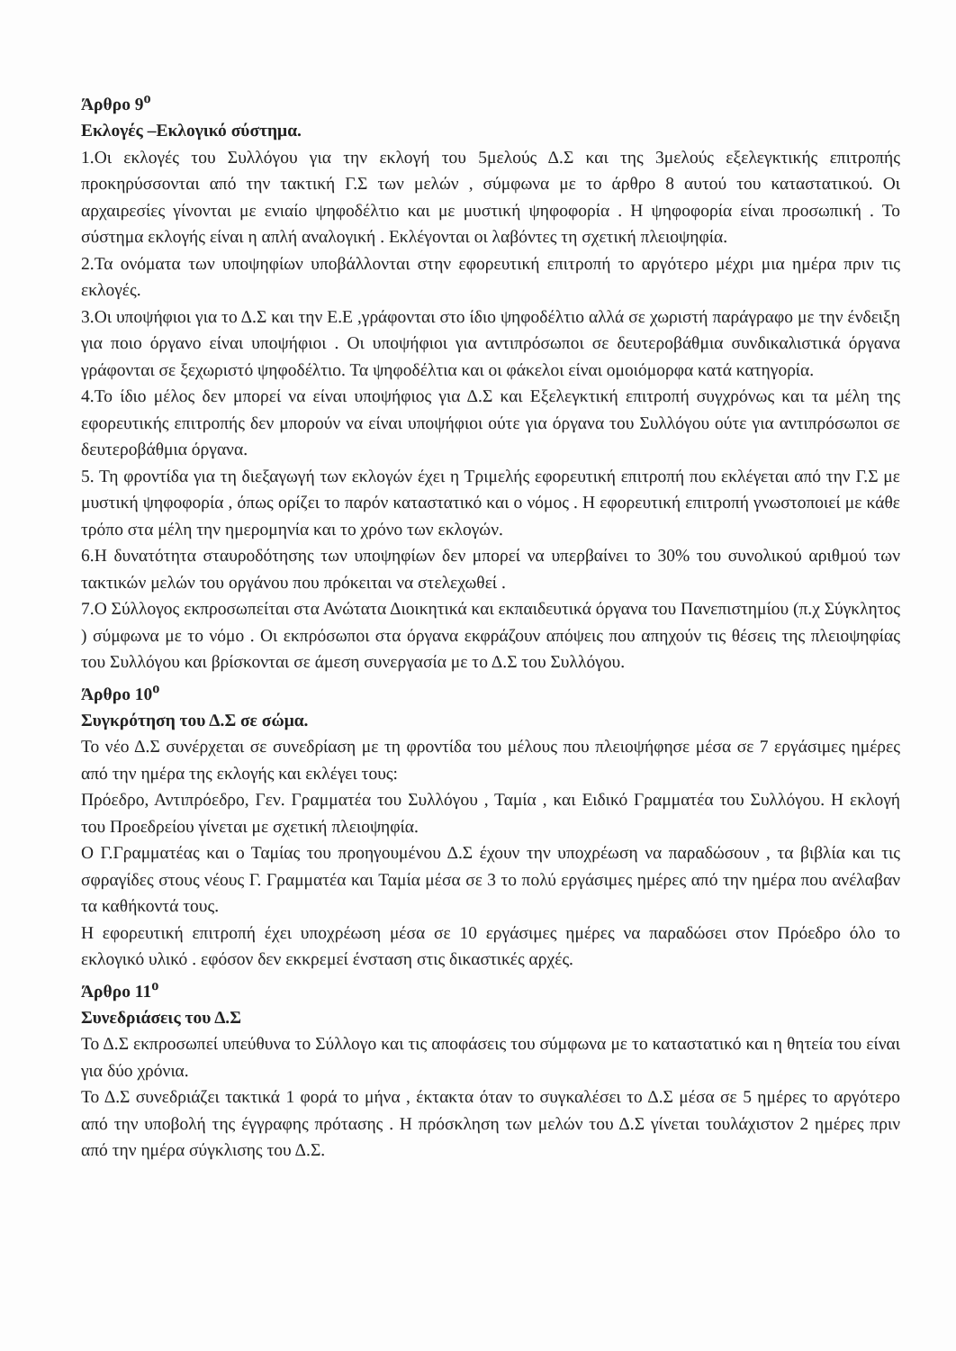Άρθρο 9<sup>ο</sup>
Εκλογές –Εκλογικό σύστημα.
1.Οι εκλογές του Συλλόγου για την εκλογή του 5μελούς Δ.Σ και της 3μελούς εξελεγκτικής επιτροπής προκηρύσσονται από την τακτική Γ.Σ των μελών , σύμφωνα με το άρθρο 8 αυτού του καταστατικού. Οι αρχαιρεσίες γίνονται με ενιαίο ψηφοδέλτιο και με μυστική ψηφοφορία . Η ψηφοφορία είναι προσωπική . Το σύστημα εκλογής είναι η απλή αναλογική . Εκλέγονται οι λαβόντες τη σχετική πλειοψηφία.
2.Τα ονόματα των υποψηφίων υποβάλλονται στην εφορευτική επιτροπή το αργότερο μέχρι μια ημέρα πριν τις εκλογές.
3.Οι υποψήφιοι για το Δ.Σ και την Ε.Ε ,γράφονται στο ίδιο ψηφοδέλτιο αλλά σε χωριστή παράγραφο με την ένδειξη για ποιο όργανο είναι υποψήφιοι . Οι υποψήφιοι για αντιπρόσωποι σε δευτεροβάθμια συνδικαλιστικά όργανα γράφονται σε ξεχωριστό ψηφοδέλτιο. Τα ψηφοδέλτια και οι φάκελοι είναι ομοιόμορφα κατά κατηγορία.
4.Το ίδιο μέλος δεν μπορεί να είναι υποψήφιος για Δ.Σ και Εξελεγκτική επιτροπή συγχρόνως και τα μέλη της εφορευτικής επιτροπής δεν μπορούν να είναι υποψήφιοι ούτε για όργανα του Συλλόγου ούτε για αντιπρόσωποι σε δευτεροβάθμια όργανα.
5. Τη φροντίδα για τη διεξαγωγή των εκλογών έχει η Τριμελής εφορευτική επιτροπή που εκλέγεται από την Γ.Σ με μυστική ψηφοφορία , όπως ορίζει το παρόν καταστατικό και ο νόμος . Η εφορευτική επιτροπή γνωστοποιεί με κάθε τρόπο στα μέλη την ημερομηνία και το χρόνο των εκλογών.
6.Η δυνατότητα σταυροδότησης των υποψηφίων δεν μπορεί να υπερβαίνει το 30% του συνολικού αριθμού των τακτικών μελών του οργάνου που πρόκειται να στελεχωθεί .
7.Ο Σύλλογος εκπροσωπείται στα Ανώτατα Διοικητικά και εκπαιδευτικά όργανα του Πανεπιστημίου (π.χ Σύγκλητος ) σύμφωνα με το νόμο . Οι εκπρόσωποι στα όργανα εκφράζουν απόψεις που απηχούν τις θέσεις της πλειοψηφίας του Συλλόγου και βρίσκονται σε άμεση συνεργασία με το Δ.Σ του Συλλόγου.
Άρθρο 10<sup>ο</sup>
Συγκρότηση του Δ.Σ σε σώμα.
Το νέο Δ.Σ συνέρχεται σε συνεδρίαση με τη φροντίδα του μέλους που πλειοψήφησε μέσα σε 7 εργάσιμες ημέρες από την ημέρα της εκλογής και εκλέγει τους:
Πρόεδρο, Αντιπρόεδρο, Γεν. Γραμματέα του Συλλόγου , Ταμία , και Ειδικό Γραμματέα του Συλλόγου. Η εκλογή του Προεδρείου γίνεται με σχετική πλειοψηφία.
Ο Γ.Γραμματέας και ο Ταμίας του προηγουμένου Δ.Σ έχουν την υποχρέωση να παραδώσουν , τα βιβλία και τις σφραγίδες στους νέους Γ. Γραμματέα και Ταμία μέσα σε 3 το πολύ εργάσιμες ημέρες από την ημέρα που ανέλαβαν τα καθήκοντά τους.
Η εφορευτική επιτροπή έχει υποχρέωση μέσα σε 10 εργάσιμες ημέρες να παραδώσει στον Πρόεδρο όλο το εκλογικό υλικό . εφόσον δεν εκκρεμεί ένσταση στις δικαστικές αρχές.
Άρθρο 11<sup>ο</sup>
Συνεδριάσεις του Δ.Σ
Το Δ.Σ εκπροσωπεί υπεύθυνα το Σύλλογο και τις αποφάσεις του σύμφωνα με το καταστατικό και η θητεία του είναι για δύο χρόνια.
Το Δ.Σ συνεδριάζει τακτικά 1 φορά το μήνα , έκτακτα όταν το συγκαλέσει το Δ.Σ μέσα σε 5 ημέρες το αργότερο από την υποβολή της έγγραφης πρότασης . Η πρόσκληση των μελών του Δ.Σ γίνεται τουλάχιστον 2 ημέρες πριν από την ημέρα σύγκλισης του Δ.Σ.